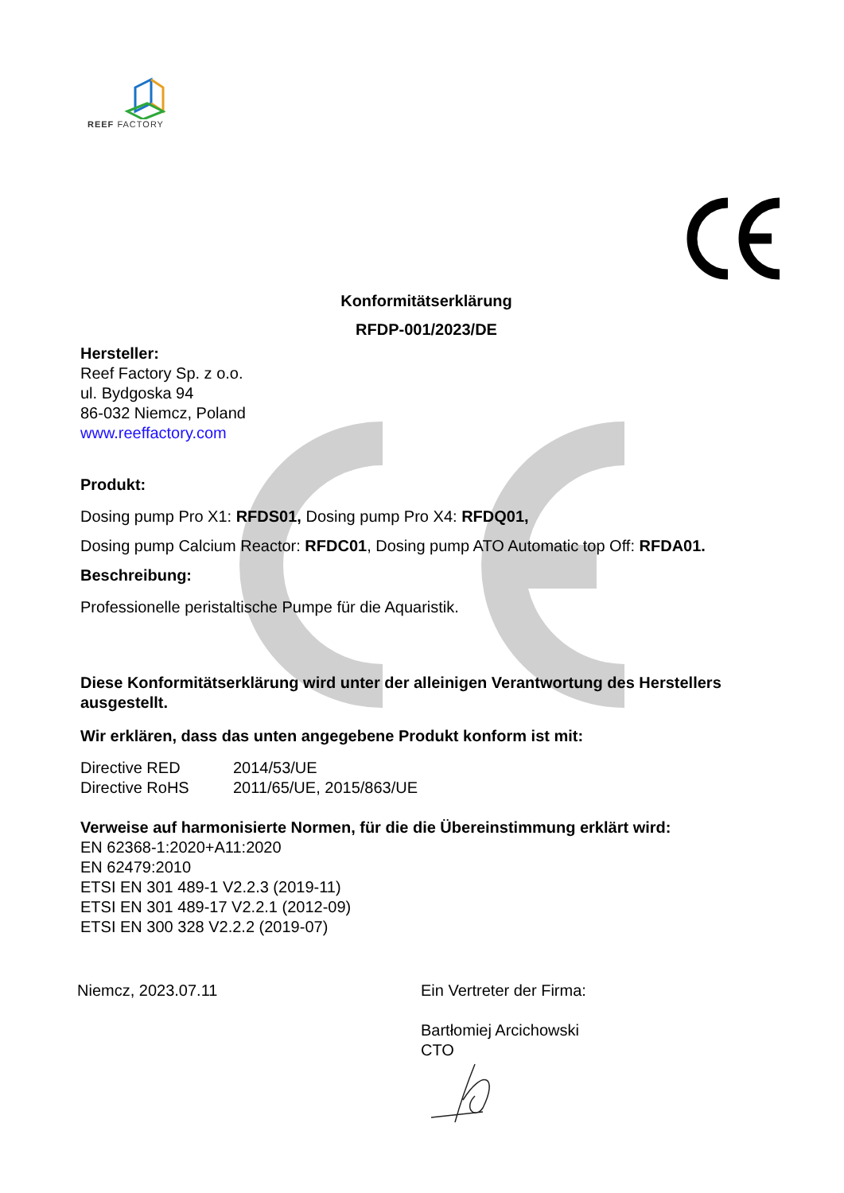REEF FACTORY
Konformitätserklärung
RFDP-001/2023/DE
Hersteller:
Reef Factory Sp. z o.o.
ul. Bydgoska 94
86-032 Niemcz, Poland
www.reeffactory.com
Produkt:
Dosing pump Pro X1: RFDS01, Dosing pump Pro X4: RFDQ01,
Dosing pump Calcium Reactor: RFDC01, Dosing pump ATO Automatic top Off: RFDA01.
Beschreibung:
Professionelle peristaltische Pumpe für die Aquaristik.
Diese Konformitätserklärung wird unter der alleinigen Verantwortung des Herstellers ausgestellt.
Wir erklären, dass das unten angegebene Produkt konform ist mit:
Directive RED 2014/53/UE Directive RoHS 2011/65/UE, 2015/863/UE
Verweise auf harmonisierte Normen, für die die Übereinstimmung erklärt wird:
EN 62368-1:2020+A11:2020
EN 62479:2010
ETSI EN 301 489-1 V2.2.3 (2019-11)
ETSI EN 301 489-17 V2.2.1 (2012-09)
ETSI EN 300 328 V2.2.2 (2019-07)
Niemcz, 2023.07.11 Ein Vertreter der Firma:
Bartłomiej Arcichowski
CTO